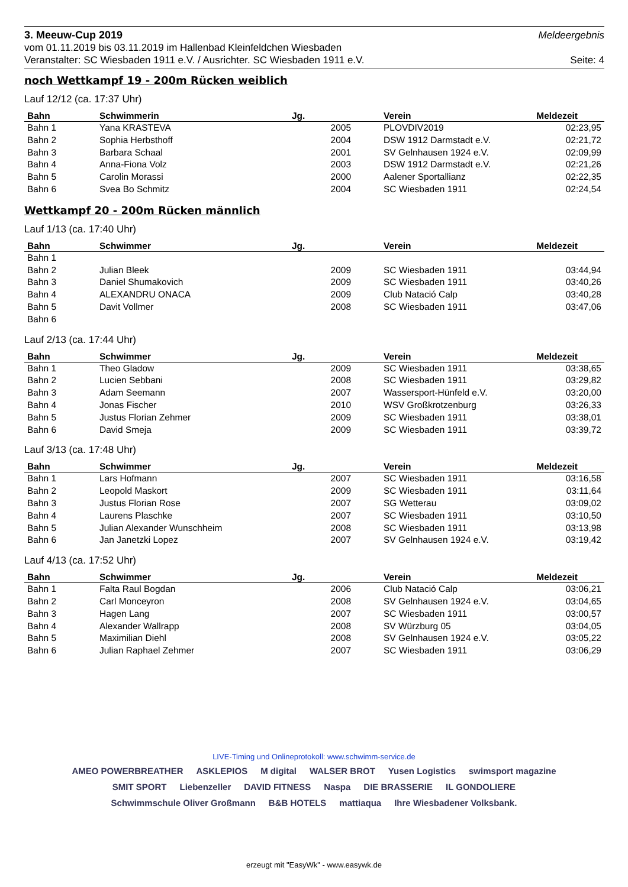3. Meeuw-Cup 2019 Meldeergebnis
vom 01.11.2019 bis 03.11.2019 im Hallenbad Kleinfeldchen Wiesbaden
Veranstalter: SC Wiesbaden 1911 e.V. / Ausrichter. SC Wiesbaden 1911 e.V. Seite: 4
noch Wettkampf 19 - 200m Rücken weiblich
Lauf 12/12 (ca. 17:37 Uhr)
| Bahn | Schwimmerin | Jg. | Verein | Meldezeit |
| --- | --- | --- | --- | --- |
| Bahn 1 | Yana KRASTEVA | 2005 | PLOVDIV2019 | 02:23,95 |
| Bahn 2 | Sophia Herbsthoff | 2004 | DSW 1912 Darmstadt e.V. | 02:21,72 |
| Bahn 3 | Barbara Schaal | 2001 | SV Gelnhausen 1924 e.V. | 02:09,99 |
| Bahn 4 | Anna-Fiona Volz | 2003 | DSW 1912 Darmstadt e.V. | 02:21,26 |
| Bahn 5 | Carolin Morassi | 2000 | Aalener Sportallianz | 02:22,35 |
| Bahn 6 | Svea Bo Schmitz | 2004 | SC Wiesbaden 1911 | 02:24,54 |
Wettkampf 20 - 200m Rücken männlich
Lauf 1/13 (ca. 17:40 Uhr)
| Bahn | Schwimmer | Jg. | Verein | Meldezeit |
| --- | --- | --- | --- | --- |
| Bahn 1 | | | | |
| Bahn 2 | Julian Bleek | 2009 | SC Wiesbaden 1911 | 03:44,94 |
| Bahn 3 | Daniel Shumakovich | 2009 | SC Wiesbaden 1911 | 03:40,26 |
| Bahn 4 | ALEXANDRU ONACA | 2009 | Club Natació Calp | 03:40,28 |
| Bahn 5 | Davit Vollmer | 2008 | SC Wiesbaden 1911 | 03:47,06 |
| Bahn 6 | | | | |
Lauf 2/13 (ca. 17:44 Uhr)
| Bahn | Schwimmer | Jg. | Verein | Meldezeit |
| --- | --- | --- | --- | --- |
| Bahn 1 | Theo Gladow | 2009 | SC Wiesbaden 1911 | 03:38,65 |
| Bahn 2 | Lucien Sebbani | 2008 | SC Wiesbaden 1911 | 03:29,82 |
| Bahn 3 | Adam Seemann | 2007 | Wassersport-Hünfeld e.V. | 03:20,00 |
| Bahn 4 | Jonas Fischer | 2010 | WSV Großkrotzenburg | 03:26,33 |
| Bahn 5 | Justus Florian Zehmer | 2009 | SC Wiesbaden 1911 | 03:38,01 |
| Bahn 6 | David Smeja | 2009 | SC Wiesbaden 1911 | 03:39,72 |
Lauf 3/13 (ca. 17:48 Uhr)
| Bahn | Schwimmer | Jg. | Verein | Meldezeit |
| --- | --- | --- | --- | --- |
| Bahn 1 | Lars Hofmann | 2007 | SC Wiesbaden 1911 | 03:16,58 |
| Bahn 2 | Leopold Maskort | 2009 | SC Wiesbaden 1911 | 03:11,64 |
| Bahn 3 | Justus Florian Rose | 2007 | SG Wetterau | 03:09,02 |
| Bahn 4 | Laurens Plaschke | 2007 | SC Wiesbaden 1911 | 03:10,50 |
| Bahn 5 | Julian Alexander Wunschheim | 2008 | SC Wiesbaden 1911 | 03:13,98 |
| Bahn 6 | Jan Janetzki Lopez | 2007 | SV Gelnhausen 1924 e.V. | 03:19,42 |
Lauf 4/13 (ca. 17:52 Uhr)
| Bahn | Schwimmer | Jg. | Verein | Meldezeit |
| --- | --- | --- | --- | --- |
| Bahn 1 | Falta Raul Bogdan | 2006 | Club Natació Calp | 03:06,21 |
| Bahn 2 | Carl Monceyron | 2008 | SV Gelnhausen 1924 e.V. | 03:04,65 |
| Bahn 3 | Hagen Lang | 2007 | SC Wiesbaden 1911 | 03:00,57 |
| Bahn 4 | Alexander Wallrapp | 2008 | SV Würzburg 05 | 03:04,05 |
| Bahn 5 | Maximilian Diehl | 2008 | SV Gelnhausen 1924 e.V. | 03:05,22 |
| Bahn 6 | Julian Raphael Zehmer | 2007 | SC Wiesbaden 1911 | 03:06,29 |
LIVE-Timing und Onlineprotokoll: www.schwimm-service.de
AMEO POWERBREATHER ASKLEPIOS M digital WALSER BROT Yusen Logistics swimsport magazine SMIT SPORT Liebenzeller DAVID FITNESS Naspa DIE BRASSERIE IL GONDOLIERE Schwimmschule Oliver Großmann B&B HOTELS mattiaqua Ihre Wiesbadener Volksbank.
erzeugt mit "EasyWk" - www.easywk.de